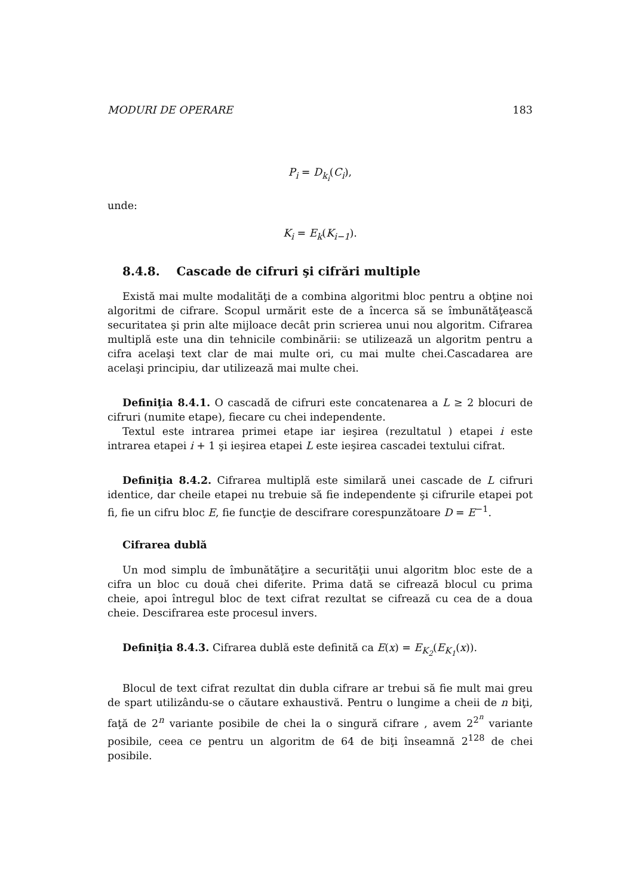MODURI DE OPERARE 183
P<sub>i</sub> = D<sub>k<sub>i</sub></sub>(C<sub>i</sub>),
unde:
K<sub>i</sub> = E<sub>k</sub>(K<sub>i−1</sub>).
8.4.8. Cascade de cifruri şi cifrări multiple
Există mai multe modalităţi de a combina algoritmi bloc pentru a obţine noi algoritmi de cifrare. Scopul urmărit este de a încerca să se îmbunătăţească securitatea şi prin alte mijloace decât prin scrierea unui nou algoritm. Cifrarea multiplă este una din tehnicile combinării: se utilizează un algoritm pentru a cifra acelaşi text clar de mai multe ori, cu mai multe chei.Cascadarea are acelaşi principiu, dar utilizează mai multe chei.
Definiţia 8.4.1. O cascadă de cifruri este concatenarea a L ≥ 2 blocuri de cifruri (numite etape), fiecare cu chei independente.
Textul este intrarea primei etape iar ieşirea (rezultatul ) etapei i este intrarea etapei i + 1 şi ieşirea etapei L este ieşirea cascadei textului cifrat.
Definiţia 8.4.2. Cifrarea multiplă este similară unei cascade de L cifruri identice, dar cheile etapei nu trebuie să fie independente şi cifrurile etapei pot fi, fie un cifru bloc E, fie funcţie de descifrare corespunzătoare D = E<sup>−1</sup>.
Cifrarea dublă
Un mod simplu de îmbunătăţire a securităţii unui algoritm bloc este de a cifra un bloc cu două chei diferite. Prima dată se cifrează blocul cu prima cheie, apoi întregul bloc de text cifrat rezultat se cifrează cu cea de a doua cheie. Descifrarea este procesul invers.
Definiţia 8.4.3. Cifrarea dublă este definită ca E(x) = E<sub>K<sub>2</sub></sub>(E<sub>K<sub>1</sub></sub>(x)).
Blocul de text cifrat rezultat din dubla cifrare ar trebui să fie mult mai greu de spart utilizându-se o căutare exhaustivă. Pentru o lungime a cheii de n biţi, faţă de 2<sup>n</sup> variante posibile de chei la o singură cifrare , avem 2<sup>2<sup>n</sup></sup> variante posibile, ceea ce pentru un algoritm de 64 de biţi înseamnă 2<sup>128</sup> de chei posibile.